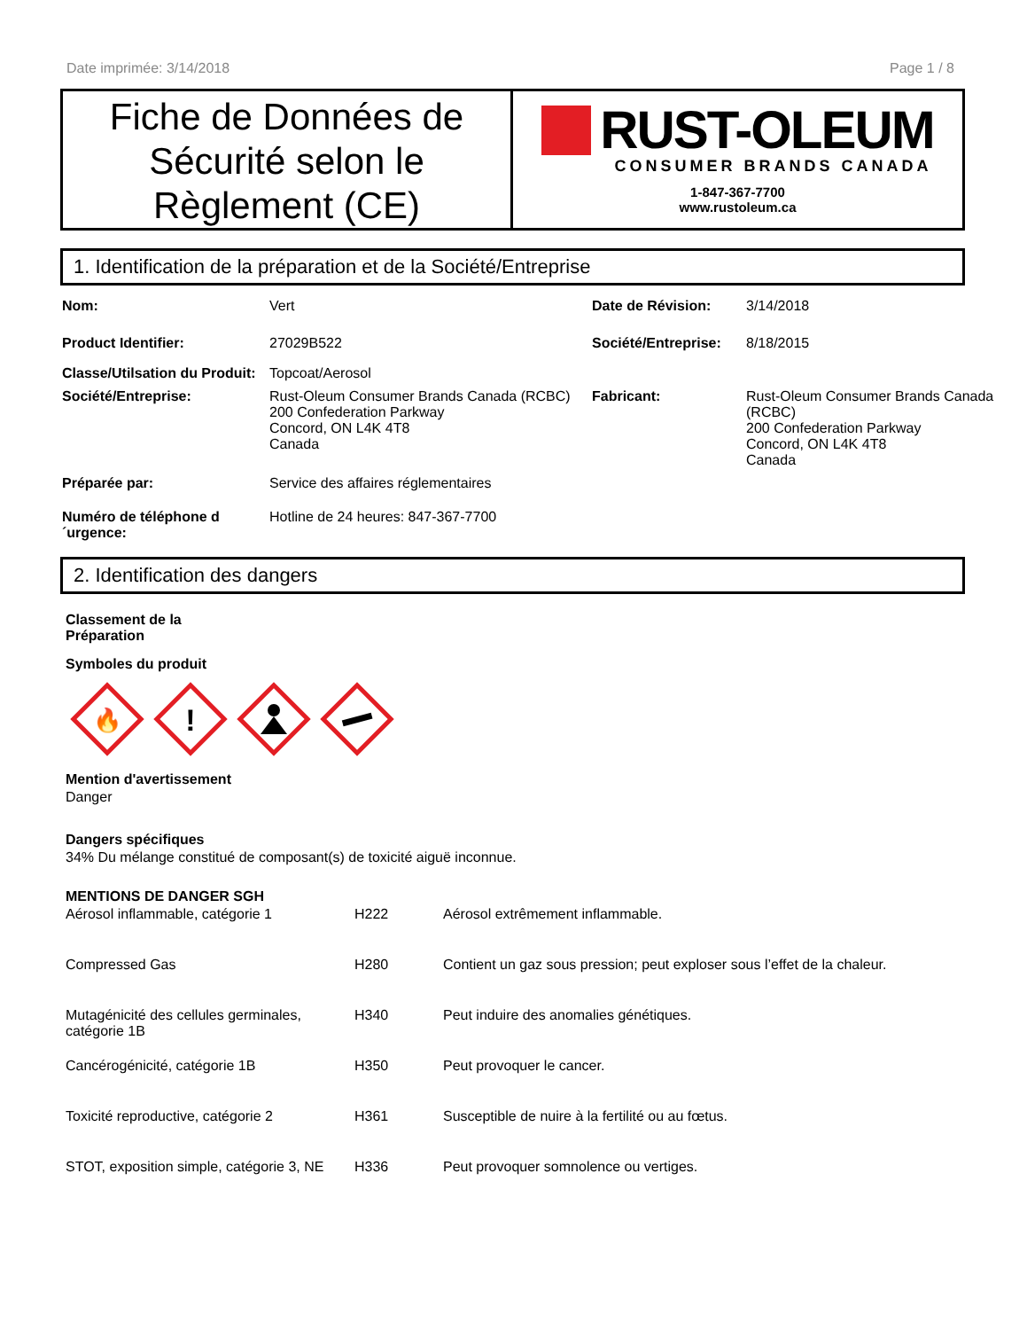Date imprimée: 3/14/2018 Page 1 / 8
Fiche de Données de Sécurité selon le Règlement (CE)
RUST-OLEUM
CONSUMER BRANDS CANADA
1-847-367-7700
www.rustoleum.ca
1. Identification de la préparation et de la Société/Entreprise
| Nom: | Vert | Date de Révision: | 3/14/2018 |
| Product Identifier: | 27029B522 | Société/Entreprise: | 8/18/2015 |
| Classe/Utilsation du Produit: | Topcoat/Aerosol | | |
| Société/Entreprise: | Rust-Oleum Consumer Brands Canada (RCBC) 200 Confederation Parkway Concord, ON L4K 4T8 Canada | Fabricant: | Rust-Oleum Consumer Brands Canada (RCBC) 200 Confederation Parkway Concord, ON L4K 4T8 Canada |
| Préparée par: | Service des affaires réglementaires | | |
| Numéro de téléphone d ´urgence: | Hotline de 24 heures: 847-367-7700 | | |
2. Identification des dangers
Classement de la
Préparation
Symboles du produit
🔥
!
Mention d'avertissement
Danger
Dangers spécifiques
34% Du mélange constitué de composant(s) de toxicité aiguë inconnue.
MENTIONS DE DANGER SGH
| Aérosol inflammable, catégorie 1 | H222 | Aérosol extrêmement inflammable. |
| Compressed Gas | H280 | Contient un gaz sous pression; peut exploser sous l’effet de la chaleur. |
| Mutagénicité des cellules germinales, catégorie 1B | H340 | Peut induire des anomalies génétiques. |
| Cancérogénicité, catégorie 1B | H350 | Peut provoquer le cancer. |
| Toxicité reproductive, catégorie 2 | H361 | Susceptible de nuire à la fertilité ou au fœtus. |
| STOT, exposition simple, catégorie 3, NE | H336 | Peut provoquer somnolence ou vertiges. |